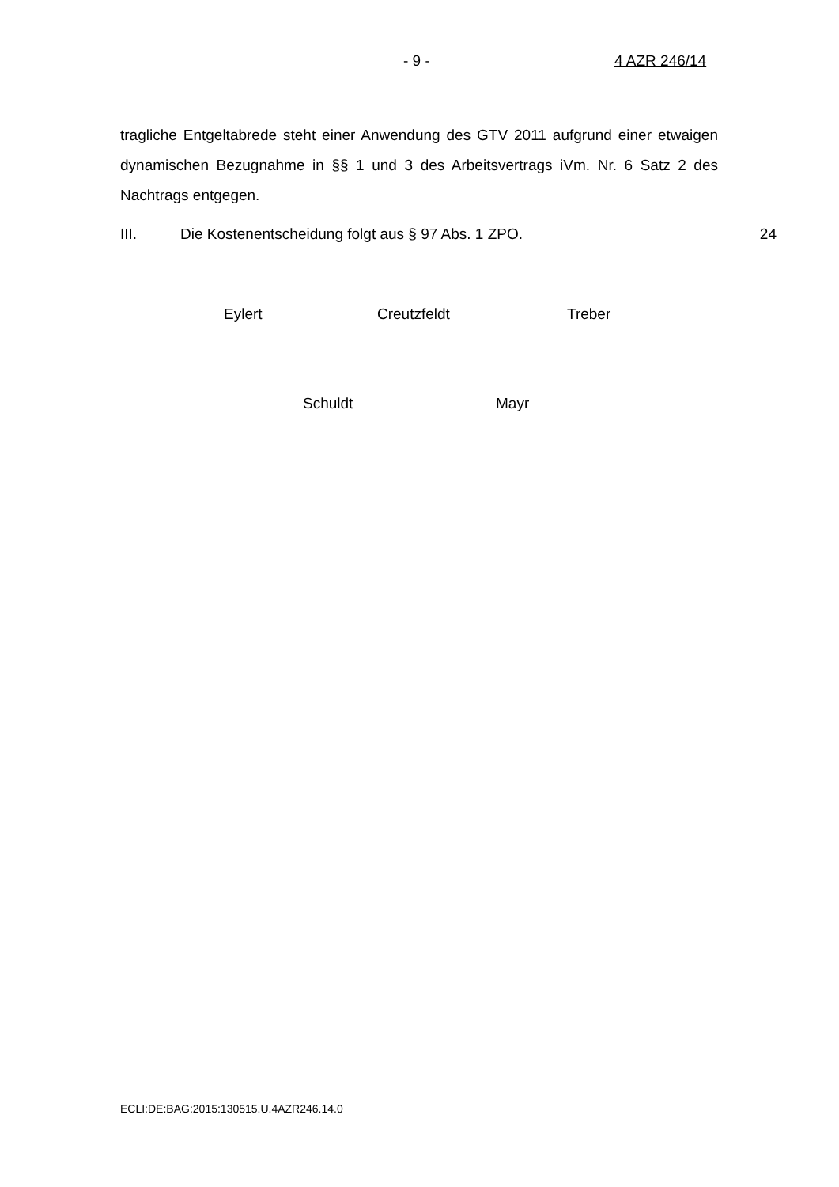- 9 - 4 AZR 246/14
tragliche Entgeltabrede steht einer Anwendung des GTV 2011 aufgrund einer etwaigen dynamischen Bezugnahme in §§ 1 und 3 des Arbeitsvertrags iVm. Nr. 6 Satz 2 des Nachtrags entgegen.
III. Die Kostenentscheidung folgt aus § 97 Abs. 1 ZPO. 24
Eylert Creutzfeldt Treber
Schuldt Mayr
ECLI:DE:BAG:2015:130515.U.4AZR246.14.0